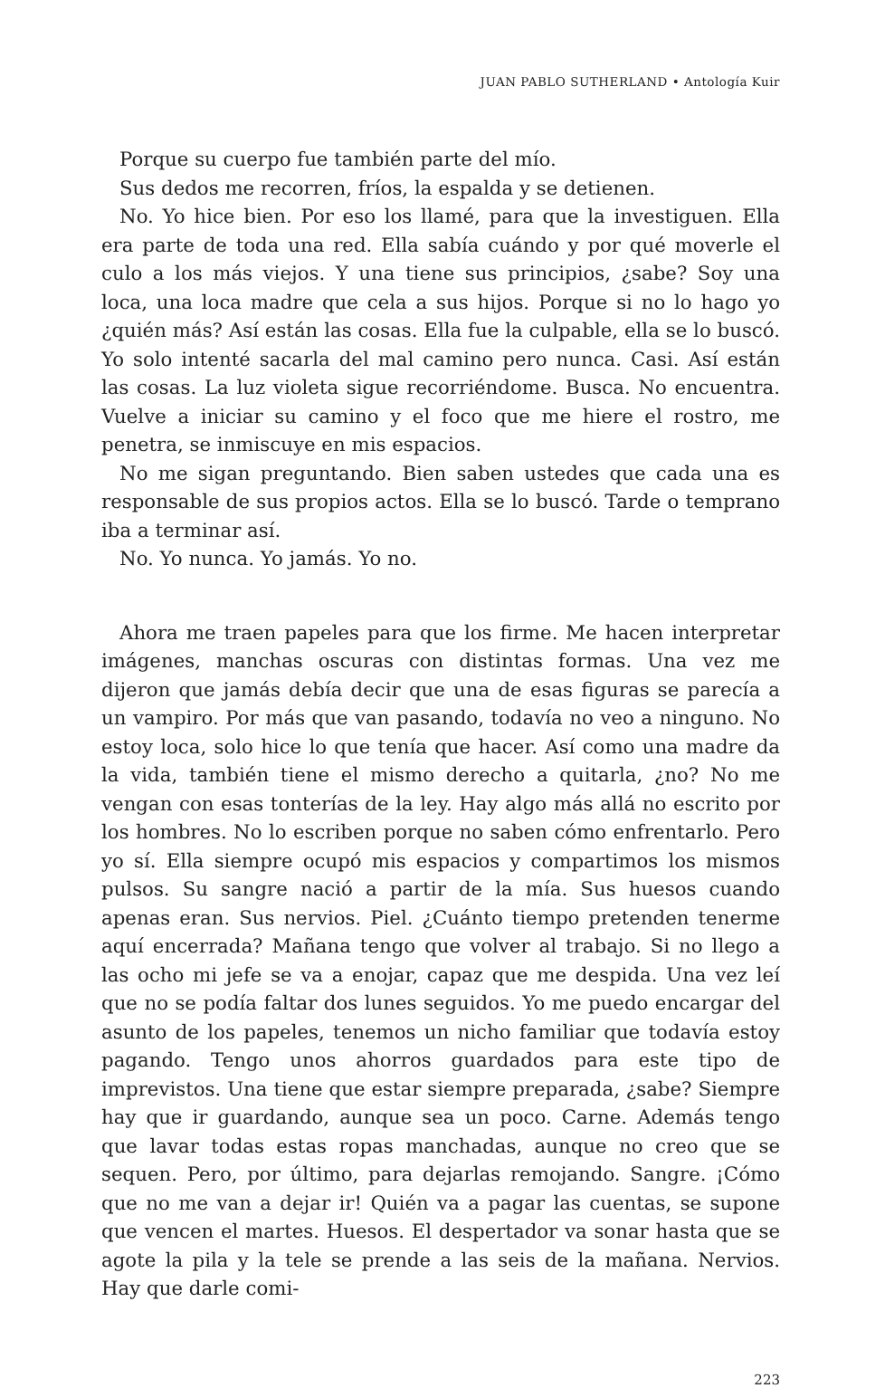JUAN PABLO SUTHERLAND • Antología Kuir
Porque su cuerpo fue también parte del mío.
Sus dedos me recorren, fríos, la espalda y se detienen.
No. Yo hice bien. Por eso los llamé, para que la investiguen. Ella era parte de toda una red. Ella sabía cuándo y por qué moverle el culo a los más viejos. Y una tiene sus principios, ¿sabe? Soy una loca, una loca madre que cela a sus hijos. Porque si no lo hago yo ¿quién más? Así están las cosas. Ella fue la culpable, ella se lo buscó. Yo solo intenté sacarla del mal camino pero nunca. Casi. Así están las cosas. La luz violeta sigue recorriéndome. Busca. No encuentra. Vuelve a iniciar su camino y el foco que me hiere el rostro, me penetra, se inmiscuye en mis espacios.
No me sigan preguntando. Bien saben ustedes que cada una es responsable de sus propios actos. Ella se lo buscó. Tarde o temprano iba a terminar así.
No. Yo nunca. Yo jamás. Yo no.
Ahora me traen papeles para que los firme. Me hacen interpretar imágenes, manchas oscuras con distintas formas. Una vez me dijeron que jamás debía decir que una de esas figuras se parecía a un vampiro. Por más que van pasando, todavía no veo a ninguno. No estoy loca, solo hice lo que tenía que hacer. Así como una madre da la vida, también tiene el mismo derecho a quitarla, ¿no? No me vengan con esas tonterías de la ley. Hay algo más allá no escrito por los hombres. No lo escriben porque no saben cómo enfrentarlo. Pero yo sí. Ella siempre ocupó mis espacios y compartimos los mismos pulsos. Su sangre nació a partir de la mía. Sus huesos cuando apenas eran. Sus nervios. Piel. ¿Cuánto tiempo pretenden tenerme aquí encerrada? Mañana tengo que volver al trabajo. Si no llego a las ocho mi jefe se va a enojar, capaz que me despida. Una vez leí que no se podía faltar dos lunes seguidos. Yo me puedo encargar del asunto de los papeles, tenemos un nicho familiar que todavía estoy pagando. Tengo unos ahorros guardados para este tipo de imprevistos. Una tiene que estar siempre preparada, ¿sabe? Siempre hay que ir guardando, aunque sea un poco. Carne. Además tengo que lavar todas estas ropas manchadas, aunque no creo que se sequen. Pero, por último, para dejarlas remojando. Sangre. ¡Cómo que no me van a dejar ir! Quién va a pagar las cuentas, se supone que vencen el martes. Huesos. El despertador va sonar hasta que se agote la pila y la tele se prende a las seis de la mañana. Nervios. Hay que darle comi-
223